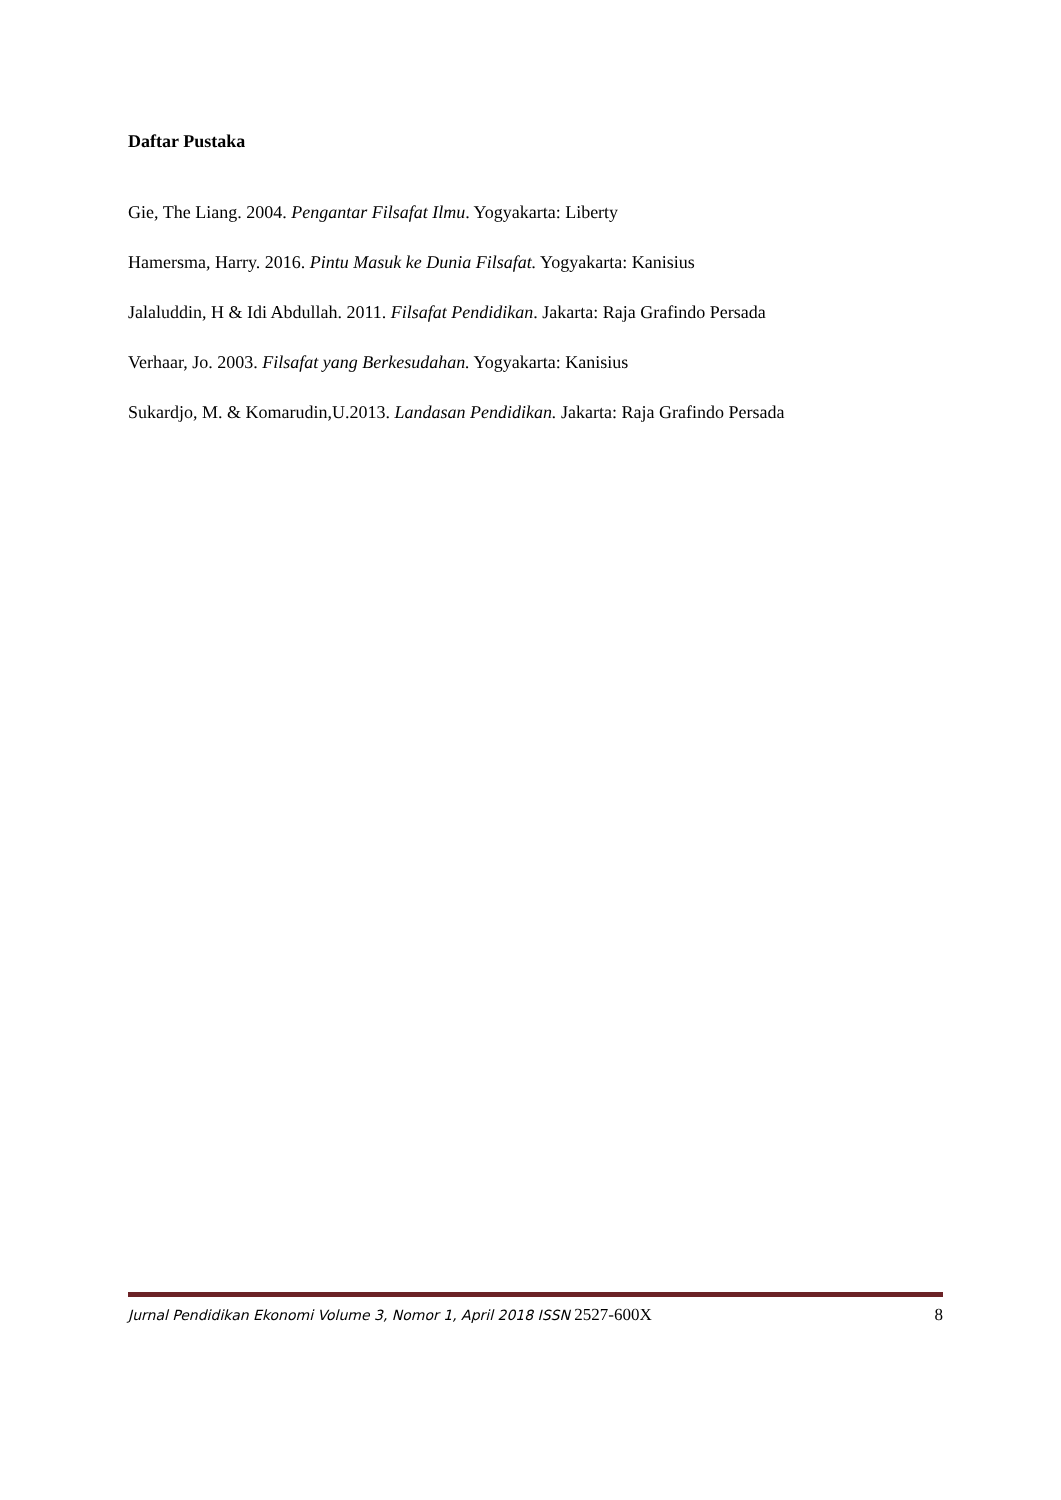Daftar Pustaka
Gie, The Liang. 2004. Pengantar Filsafat Ilmu. Yogyakarta: Liberty
Hamersma, Harry. 2016. Pintu Masuk ke Dunia Filsafat. Yogyakarta: Kanisius
Jalaluddin, H & Idi Abdullah. 2011. Filsafat Pendidikan. Jakarta: Raja Grafindo Persada
Verhaar, Jo. 2003. Filsafat yang Berkesudahan. Yogyakarta: Kanisius
Sukardjo, M. & Komarudin,U.2013. Landasan Pendidikan. Jakarta: Raja Grafindo Persada
Jurnal Pendidikan Ekonomi Volume 3, Nomor 1, April 2018 ISSN 2527-600X 8